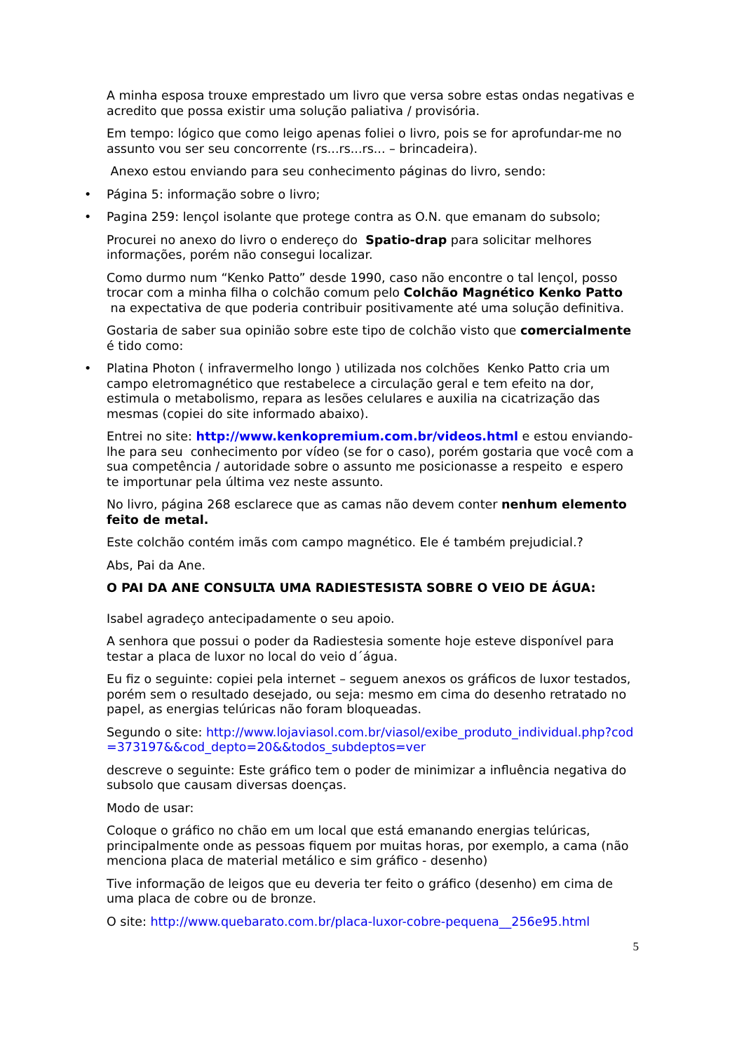A minha esposa trouxe emprestado um livro que versa sobre estas ondas negativas e acredito que possa existir uma solução paliativa / provisória.
Em tempo: lógico que como leigo apenas foliei o livro, pois se for aprofundar-me no assunto vou ser seu concorrente (rs...rs...rs... – brincadeira).
Anexo estou enviando para seu conhecimento páginas do livro, sendo:
• Página 5: informação sobre o livro;
• Pagina 259: lençol isolante que protege contra as O.N. que emanam do subsolo;
Procurei no anexo do livro o endereço do Spatio-drap para solicitar melhores informações, porém não consegui localizar.
Como durmo num “Kenko Patto” desde 1990, caso não encontre o tal lençol, posso trocar com a minha filha o colchão comum pelo Colchão Magnético Kenko Patto na expectativa de que poderia contribuir positivamente até uma solução definitiva.
Gostaria de saber sua opinião sobre este tipo de colchão visto que comercialmente é tido como:
• Platina Photon ( infravermelho longo ) utilizada nos colchões Kenko Patto cria um campo eletromagnético que restabelece a circulação geral e tem efeito na dor, estimula o metabolismo, repara as lesões celulares e auxilia na cicatrização das mesmas (copiei do site informado abaixo).
Entrei no site: http://www.kenkopremium.com.br/videos.html e estou enviando-lhe para seu conhecimento por vídeo (se for o caso), porém gostaria que você com a sua competência / autoridade sobre o assunto me posicionasse a respeito e espero te importunar pela última vez neste assunto.
No livro, página 268 esclarece que as camas não devem conter nenhum elemento feito de metal.
Este colchão contém imãs com campo magnético. Ele é também prejudicial.?
Abs, Pai da Ane.
O PAI DA ANE CONSULTA UMA RADIESTESISTA SOBRE O VEIO DE ÁGUA:
Isabel agradeço antecipadamente o seu apoio.
A senhora que possui o poder da Radiestesia somente hoje esteve disponível para testar a placa de luxor no local do veio d´água.
Eu fiz o seguinte: copiei pela internet – seguem anexos os gráficos de luxor testados, porém sem o resultado desejado, ou seja: mesmo em cima do desenho retratado no papel, as energias telúricas não foram bloqueadas.
Segundo o site: http://www.lojaviasol.com.br/viasol/exibe_produto_individual.php?cod=373197&&cod_depto=20&&todos_subdeptos=ver
descreve o seguinte: Este gráfico tem o poder de minimizar a influência negativa do subsolo que causam diversas doenças.
Modo de usar:
Coloque o gráfico no chão em um local que está emanando energias telúricas, principalmente onde as pessoas fiquem por muitas horas, por exemplo, a cama (não menciona placa de material metálico e sim gráfico - desenho)
Tive informação de leigos que eu deveria ter feito o gráfico (desenho) em cima de uma placa de cobre ou de bronze.
O site: http://www.quebarato.com.br/placa-luxor-cobre-pequena__256e95.html
5